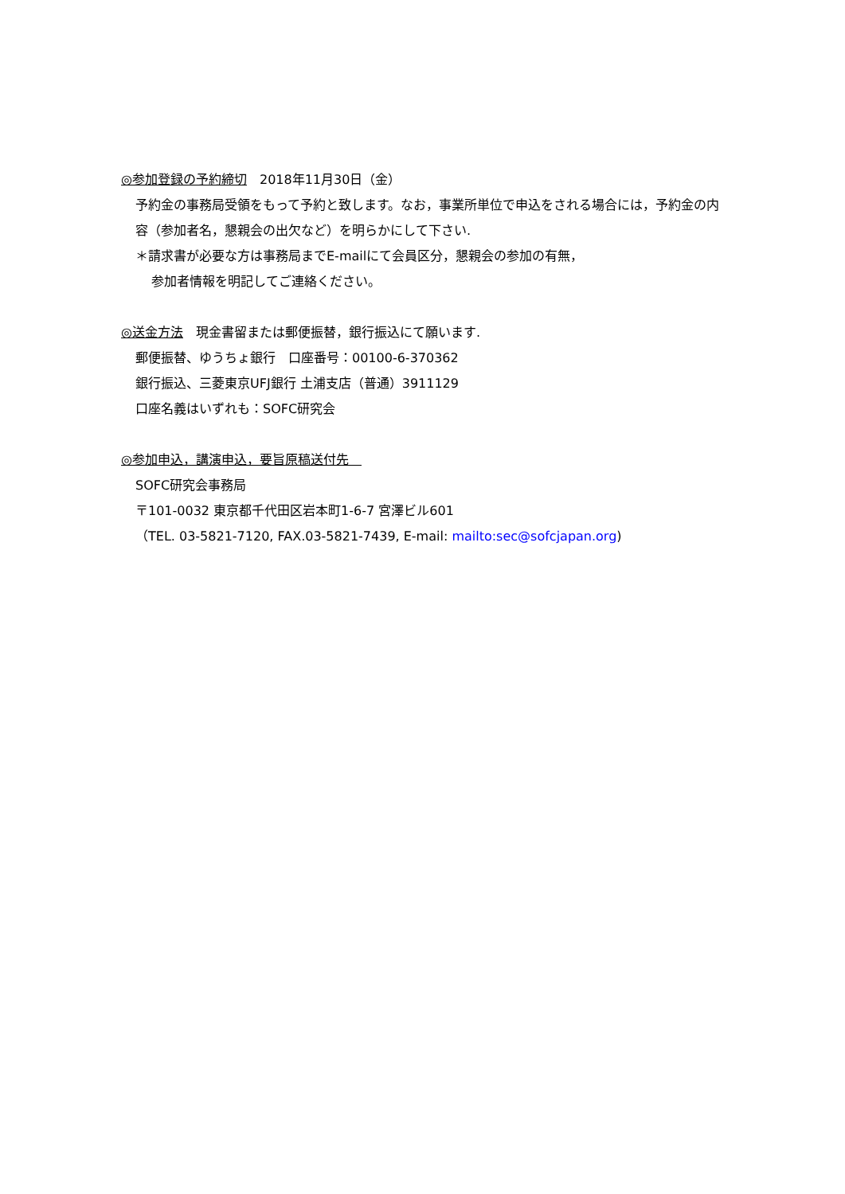◎参加登録の予約締切　2018年11月30日（金）
予約金の事務局受領をもって予約と致します。なお，事業所単位で申込をされる場合には，予約金の内容（参加者名，懇親会の出欠など）を明らかにして下さい.
＊請求書が必要な方は事務局までE-mailにて会員区分，懇親会の参加の有無，
参加者情報を明記してご連絡ください。
◎送金方法　現金書留または郵便振替，銀行振込にて願います.
郵便振替、ゆうちょ銀行　口座番号：00100-6-370362
銀行振込、三菱東京UFJ銀行 土浦支店（普通）3911129
口座名義はいずれも：SOFC研究会
◎参加申込，講演申込，要旨原稿送付先　
SOFC研究会事務局
〒101-0032 東京都千代田区岩本町1-6-7 宮澤ビル601
（TEL. 03-5821-7120, FAX.03-5821-7439, E-mail: mailto:sec@sofcjapan.org)